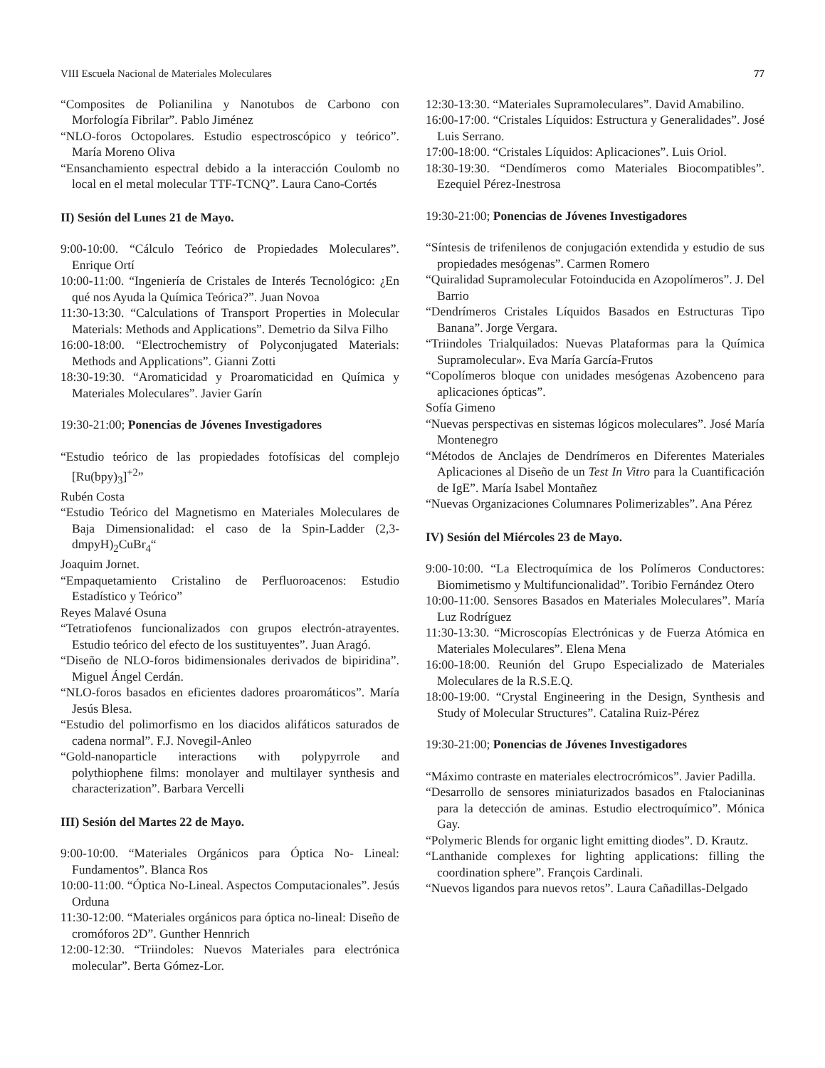VIII Escuela Nacional de Materiales Moleculares 77
“Composites de Polianilina y Nanotubos de Carbono con Morfología Fibrilar”. Pablo Jiménez
“NLO-foros Octopolares. Estudio espectroscópico y teórico”. María Moreno Oliva
“Ensanchamiento espectral debido a la interacción Coulomb no local en el metal molecular TTF-TCNQ”. Laura Cano-Cortés
II) Sesión del Lunes 21 de Mayo.
9:00-10:00. “Cálculo Teórico de Propiedades Moleculares”. Enrique Ortí
10:00-11:00. “Ingeniería de Cristales de Interés Tecnológico: ¿En qué nos Ayuda la Química Teórica?”. Juan Novoa
11:30-13:30. “Calculations of Transport Properties in Molecular Materials: Methods and Applications”. Demetrio da Silva Filho
16:00-18:00. “Electrochemistry of Polyconjugated Materials: Methods and Applications”. Gianni Zotti
18:30-19:30. “Aromaticidad y Proaromaticidad en Química y Materiales Moleculares”. Javier Garín
19:30-21:00; Ponencias de Jóvenes Investigadores
“Estudio teórico de las propiedades fotofísicas del complejo [Ru(bpy)<sub>3</sub>]<sup>+2</sup>”
Rubén Costa
“Estudio Teórico del Magnetismo en Materiales Moleculares de Baja Dimensionalidad: el caso de la Spin-Ladder (2,3-dmpyH)<sub>2</sub>CuBr<sub>4</sub>“
Joaquim Jornet.
“Empaquetamiento Cristalino de Perfluoroacenos: Estudio Estadístico y Teórico”
Reyes Malavé Osuna
“Tetratiofenos funcionalizados con grupos electrón-atrayentes. Estudio teórico del efecto de los sustituyentes”. Juan Aragó.
“Diseño de NLO-foros bidimensionales derivados de bipiridina”. Miguel Ángel Cerdán.
“NLO-foros basados en eficientes dadores proaromáticos”. María Jesús Blesa.
“Estudio del polimorfismo en los diacidos alifáticos saturados de cadena normal”. F.J. Novegil-Anleo
“Gold-nanoparticle interactions with polypyrrole and polythiophene films: monolayer and multilayer synthesis and characterization”. Barbara Vercelli
III) Sesión del Martes 22 de Mayo.
9:00-10:00. “Materiales Orgánicos para Óptica No- Lineal: Fundamentos”. Blanca Ros
10:00-11:00. “Óptica No-Lineal. Aspectos Computacionales”. Jesús Orduna
11:30-12:00. “Materiales orgánicos para óptica no-lineal: Diseño de cromóforos 2D”. Gunther Hennrich
12:00-12:30. “Triindoles: Nuevos Materiales para electrónica molecular”. Berta Gómez-Lor.
12:30-13:30. “Materiales Supramoleculares”. David Amabilino.
16:00-17:00. “Cristales Líquidos: Estructura y Generalidades”. José Luis Serrano.
17:00-18:00. “Cristales Líquidos: Aplicaciones”. Luis Oriol.
18:30-19:30. “Dendímeros como Materiales Biocompatibles”. Ezequiel Pérez-Inestrosa
19:30-21:00; Ponencias de Jóvenes Investigadores
“Síntesis de trifenilenos de conjugación extendida y estudio de sus propiedades mesógenas”. Carmen Romero
“Quiralidad Supramolecular Fotoinducida en Azopolímeros”. J. Del Barrio
“Dendrímeros Cristales Líquidos Basados en Estructuras Tipo Banana”. Jorge Vergara.
“Triindoles Trialquilados: Nuevas Plataformas para la Química Supramolecular». Eva María García-Frutos
“Copolímeros bloque con unidades mesógenas Azobenceno para aplicaciones ópticas”.
Sofía Gimeno
“Nuevas perspectivas en sistemas lógicos moleculares”. José María Montenegro
“Métodos de Anclajes de Dendrímeros en Diferentes Materiales Aplicaciones al Diseño de un Test In Vitro para la Cuantificación de IgE”. María Isabel Montañez
“Nuevas Organizaciones Columnares Polimerizables”. Ana Pérez
IV) Sesión del Miércoles 23 de Mayo.
9:00-10:00. “La Electroquímica de los Polímeros Conductores: Biomimetismo y Multifuncionalidad”. Toribio Fernández Otero
10:00-11:00. Sensores Basados en Materiales Moleculares”. María Luz Rodríguez
11:30-13:30. “Microscopías Electrónicas y de Fuerza Atómica en Materiales Moleculares”. Elena Mena
16:00-18:00. Reunión del Grupo Especializado de Materiales Moleculares de la R.S.E.Q.
18:00-19:00. “Crystal Engineering in the Design, Synthesis and Study of Molecular Structures”. Catalina Ruiz-Pérez
19:30-21:00; Ponencias de Jóvenes Investigadores
“Máximo contraste en materiales electrocrómicos”. Javier Padilla.
“Desarrollo de sensores miniaturizados basados en Ftalocianinas para la detección de aminas. Estudio electroquímico”. Mónica Gay.
“Polymeric Blends for organic light emitting diodes”. D. Krautz.
“Lanthanide complexes for lighting applications: filling the coordination sphere”. François Cardinali.
“Nuevos ligandos para nuevos retos”. Laura Cañadillas-Delgado